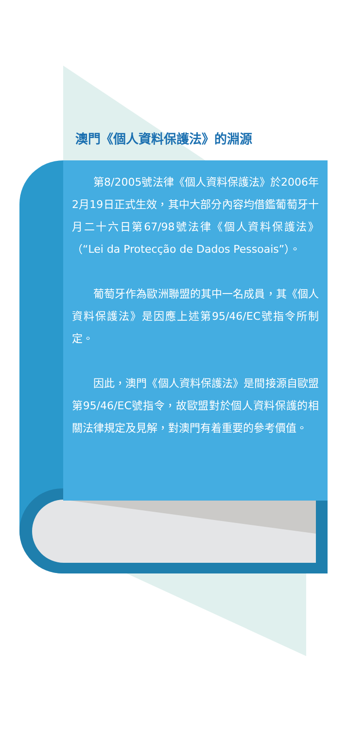澳門《個人資料保護法》的淵源
第8/2005號法律《個人資料保護法》於2006年2月19日正式生效，其中大部分內容均借鑑葡萄牙十月二十六日第67/98號法律《個人資料保護法》（“Lei da Protecção de Dados Pessoais”）。
葡萄牙作為歐洲聯盟的其中一名成員，其《個人資料保護法》是因應上述第95/46/EC號指令所制定。
因此，澳門《個人資料保護法》是間接源自歐盟第95/46/EC號指令，故歐盟對於個人資料保護的相關法律規定及見解，對澳門有着重要的參考價值。